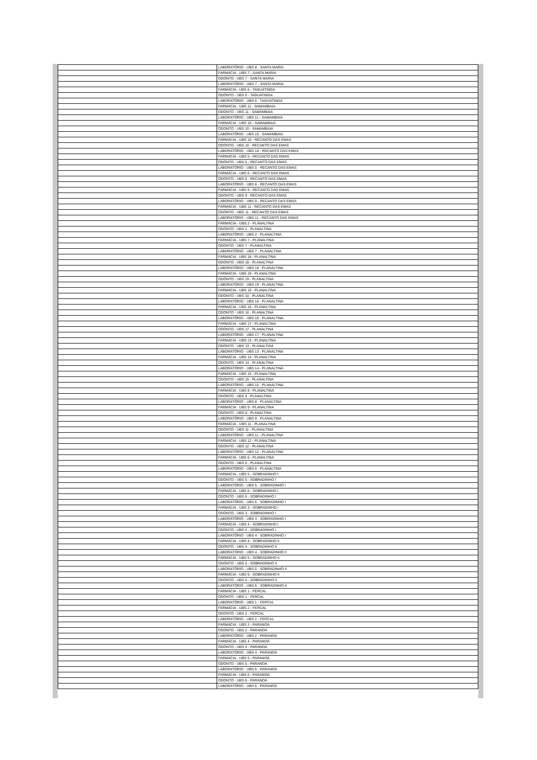| | LABORATÓRIO - UBS 8 - SANTA MARIA |
| | FARMÁCIA - UBS 7 - SANTA MARIA |
| | ODONTO - UBS 7 - SANTA MARIA |
| | LABORATÓRIO - UBS 7 - SANTA MARIA |
| | FARMÁCIA - UBS 6 - TAGUATINGA |
| | ODONTO - UBS 6 - TAGUATINGA |
| | LABORATÓRIO - UBS 6 - TAGUATINGA |
| | FARMÁCIA - UBS 11 - SAMAMBAIA |
| | ODONTO - UBS 11 - SAMAMBAIA |
| | LABORATÓRIO - UBS 11 - SAMAMBAIA |
| | FARMÁCIA - UBS 10 - SAMAMBAIA |
| | ODONTO - UBS 10 - SAMAMBAIA |
| | LABORATÓRIO - UBS 10 - SAMAMBAIA |
| | FARMÁCIA - UBS 10 - RECANTO DAS EMAS |
| | ODONTO - UBS 10 - RECANTO DAS EMAS |
| | LABORATÓRIO - UBS 10 - RECANTO DAS EMAS |
| | FARMÁCIA - UBS 5 - RECANTO DAS EMAS |
| | ODONTO - UBS 5 - RECANTO DAS EMAS |
| | LABORATÓRIO - UBS 5 - RECANTO DAS EMAS |
| | FARMÁCIA - UBS 6 - RECANTO DAS EMAS |
| | ODONTO - UBS 6 - RECANTO DAS EMAS |
| | LABORATÓRIO - UBS 6 - RECANTO DAS EMAS |
| | FARMÁCIA - UBS 9 - RECANTO DAS EMAS |
| | ODONTO - UBS 9 - RECANTO DAS EMAS |
| | LABORATÓRIO - UBS 9 - RECANTO DAS EMAS |
| | FARMÁCIA - UBS 11 - RECANTO DAS EMAS |
| | ODONTO - UBS 11 - RECANTO DAS EMAS |
| | LABORATÓRIO - UBS 11 - RECANTO DAS EMAS |
| | FARMÁCIA - UBS 2 - PLANALTINA |
| | ODONTO - UBS 2 - PLANALTINA |
| | LABORATÓRIO - UBS 2 - PLANALTINA |
| | FARMÁCIA - UBS 7 - PLANALTINA |
| | ODONTO - UBS 7 - PLANALTINA |
| | LABORATÓRIO - UBS 7 - PLANALTINA |
| | FARMÁCIA - UBS 18 - PLANALTINA |
| | ODONTO - UBS 18 - PLANALTINA |
| | LABORATÓRIO - UBS 18 - PLANALTINA |
| | FARMÁCIA - UBS 19 - PLANALTINA |
| | ODONTO - UBS 19 - PLANALTINA |
| | LABORATÓRIO - UBS 19 - PLANALTINA |
| | FARMÁCIA - UBS 10 - PLANALTINA |
| | ODONTO - UBS 10 - PLANALTINA |
| | LABORATÓRIO - UBS 10 - PLANALTINA |
| | FARMÁCIA - UBS 16 - PLANALTINA |
| | ODONTO - UBS 16 - PLANALTINA |
| | LABORATÓRIO - UBS 16 - PLANALTINA |
| | FARMÁCIA - UBS 17 - PLANALTINA |
| | ODONTO - UBS 17 - PLANALTINA |
| | LABORATÓRIO - UBS 17 - PLANALTINA |
| | FARMÁCIA - UBS 13 - PLANALTINA |
| | ODONTO - UBS 13 - PLANALTINA |
| | LABORATÓRIO - UBS 13 - PLANALTINA |
| | FARMÁCIA - UBS 14 - PLANALTINA |
| | ODONTO - UBS 14 - PLANALTINA |
| | LABORATÓRIO - UBS 14 - PLANALTINA |
| | FARMÁCIA - UBS 15 - PLANALTINA |
| | ODONTO - UBS 15 - PLANALTINA |
| | LABORATÓRIO - UBS 15 - PLANALTINA |
| | FARMÁCIA - UBS 8 - PLANALTINA |
| | ODONTO - UBS 8 - PLANALTINA |
| | LABORATÓRIO - UBS 8 - PLANALTINA |
| | FARMÁCIA - UBS 9 - PLANALTINA |
| | ODONTO - UBS 9 - PLANALTINA |
| | LABORATÓRIO - UBS 9 - PLANALTINA |
| | FARMÁCIA - UBS 11 - PLANALTINA |
| | ODONTO - UBS 11 - PLANALTINA |
| | LABORATÓRIO - UBS 11 - PLANALTINA |
| | FARMÁCIA - UBS 12 - PLANALTINA |
| | ODONTO - UBS 12 - PLANALTINA |
| | LABORATÓRIO - UBS 12 - PLANALTINA |
| | FARMÁCIA - UBS 6 - PLANALTINA |
| | ODONTO - UBS 6 - PLANALTINA |
| | LABORATÓRIO - UBS 6 - PLANALTINA |
| | FARMÁCIA - UBS 5 - SOBRADINHO I |
| | ODONTO - UBS 5 - SOBRADINHO I |
| | LABORATÓRIO - UBS 5 - SOBRADINHO I |
| | FARMÁCIA - UBS 6 - SOBRADINHO I |
| | ODONTO - UBS 6 - SOBRADINHO I |
| | LABORATÓRIO - UBS 6 - SOBRADINHO I |
| | FARMÁCIA - UBS 3 - SOBRADINHO I |
| | ODONTO - UBS 3 - SOBRADINHO I |
| | LABORATÓRIO - UBS 3 - SOBRADINHO I |
| | FARMÁCIA - UBS 4 - SOBRADINHO I |
| | ODONTO - UBS 4 - SOBRADINHO I |
| | LABORATÓRIO - UBS 4 - SOBRADINHO I |
| | FARMÁCIA - UBS 4 - SOBRADINHO II |
| | ODONTO - UBS 4 - SOBRADINHO II |
| | LABORATÓRIO - UBS 4 - SOBRADINHO II |
| | FARMÁCIA - UBS 5 - SOBRADINHO II |
| | ODONTO - UBS 5 - SOBRADINHO II |
| | LABORATÓRIO - UBS 5 - SOBRADINHO II |
| | FARMÁCIA - UBS 6 - SOBRADINHO II |
| | ODONTO - UBS 6 - SOBRADINHO II |
| | LABORATÓRIO - UBS 6 - SOBRADINHO II |
| | FARMÁCIA - UBS 1 - FERCAL |
| | ODONTO - UBS 1 - FERCAL |
| | LABORATÓRIO - UBS 1 - FERCAL |
| | FARMÁCIA - UBS 2 - FERCAL |
| | ODONTO - UBS 2 - FERCAL |
| | LABORATÓRIO - UBS 2 - FERCAL |
| | FARMÁCIA - UBS 2 - PARANOÁ |
| | ODONTO - UBS 2 - PARANOÁ |
| | LABORATÓRIO - UBS 2 - PARANOÁ |
| | FARMÁCIA - UBS 4 - PARANOÁ |
| | ODONTO - UBS 4 - PARANOÁ |
| | LABORATÓRIO - UBS 4 - PARANOÁ |
| | FARMÁCIA - UBS 5 - PARANOÁ |
| | ODONTO - UBS 5 - PARANOÁ |
| | LABORATÓRIO - UBS 5 - PARANOÁ |
| | FARMÁCIA - UBS 6 - PARANOÁ |
| | ODONTO - UBS 6 - PARANOÁ |
| | LABORATÓRIO - UBS 6 - PARANOÁ |